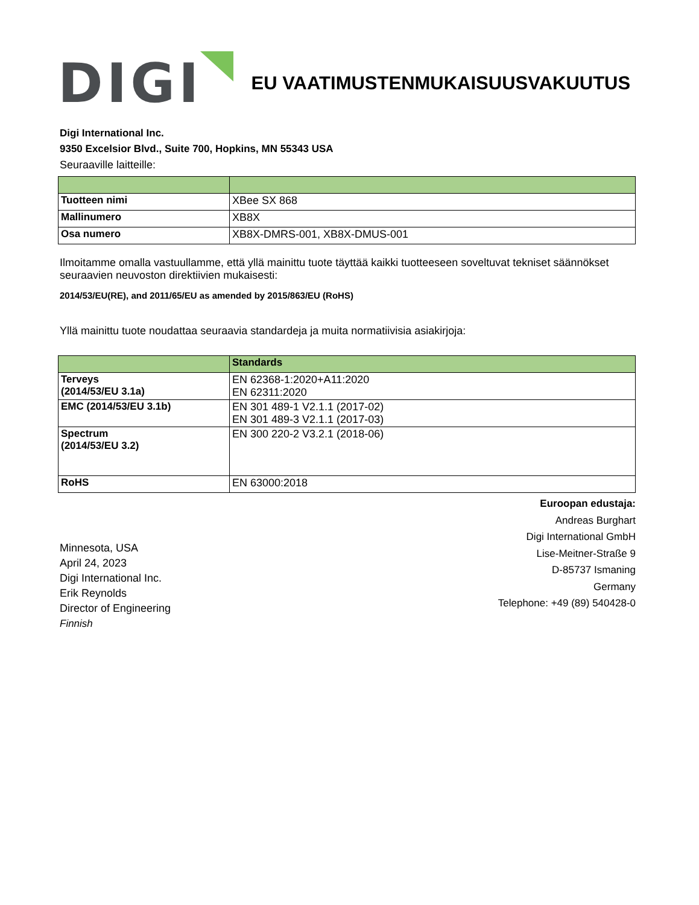DIGI
EU VAATIMUSTENMUKAISUUSVAKUUTUS
Digi International Inc.
9350 Excelsior Blvd., Suite 700, Hopkins, MN 55343 USA
Seuraaville laitteille:
| Tuotteen nimi | XBee SX 868 |
| Mallinumero | XB8X |
| Osa numero | XB8X-DMRS-001, XB8X-DMUS-001 |
Ilmoitamme omalla vastuullamme, että yllä mainittu tuote täyttää kaikki tuotteeseen soveltuvat tekniset säännökset seuraavien neuvoston direktiivien mukaisesti:
2014/53/EU(RE), and 2011/65/EU as amended by 2015/863/EU (RoHS)
Yllä mainittu tuote noudattaa seuraavia standardeja ja muita normatiivisia asiakirjoja:
| | Standards |
| --- | --- |
| Terveys (2014/53/EU 3.1a) | EN 62368-1:2020+A11:2020 EN 62311:2020 |
| EMC (2014/53/EU 3.1b) | EN 301 489-1 V2.1.1 (2017-02) EN 301 489-3 V2.1.1 (2017-03) |
| Spectrum (2014/53/EU 3.2) | EN 300 220-2 V3.2.1 (2018-06) |
| RoHS | EN 63000:2018 |
Minnesota, USA
April 24, 2023
Digi International Inc.
Erik Reynolds
Director of Engineering
Finnish
Euroopan edustaja:
Andreas Burghart
Digi International GmbH
Lise-Meitner-Straße 9
D-85737 Ismaning
Germany
Telephone: +49 (89) 540428-0